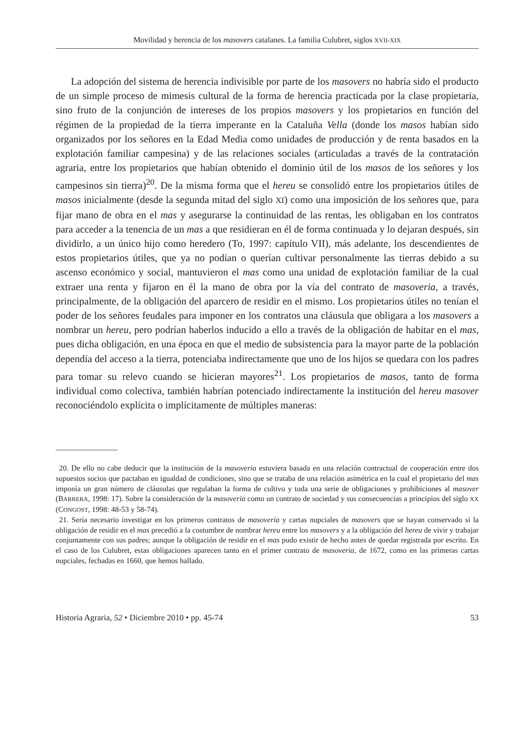Movilidad y herencia de los masovers catalanes. La familia Culubret, siglos XVII-XIX
La adopción del sistema de herencia indivisible por parte de los masovers no habría sido el producto de un simple proceso de mimesis cultural de la forma de herencia practicada por la clase propietaria, sino fruto de la conjunción de intereses de los propios masovers y los propietarios en función del régimen de la propiedad de la tierra imperante en la Cataluña Vella (donde los masos habían sido organizados por los señores en la Edad Media como unidades de producción y de renta basados en la explotación familiar campesina) y de las relaciones sociales (articuladas a través de la contratación agraria, entre los propietarios que habían obtenido el dominio útil de los masos de los señores y los campesinos sin tierra)<sup>20</sup>. De la misma forma que el hereu se consolidó entre los propietarios útiles de masos inicialmente (desde la segunda mitad del siglo XI) como una imposición de los señores que, para fijar mano de obra en el mas y asegurarse la continuidad de las rentas, les obligaban en los contratos para acceder a la tenencia de un mas a que residieran en él de forma continuada y lo dejaran después, sin dividirlo, a un único hijo como heredero (To, 1997: capítulo VII), más adelante, los descendientes de estos propietarios útiles, que ya no podían o querían cultivar personalmente las tierras debido a su ascenso económico y social, mantuvieron el mas como una unidad de explotación familiar de la cual extraer una renta y fijaron en él la mano de obra por la vía del contrato de masoveria, a través, principalmente, de la obligación del aparcero de residir en el mismo. Los propietarios útiles no tenían el poder de los señores feudales para imponer en los contratos una cláusula que obligara a los masovers a nombrar un hereu, pero podrían haberlos inducido a ello a través de la obligación de habitar en el mas, pues dicha obligación, en una época en que el medio de subsistencia para la mayor parte de la población dependía del acceso a la tierra, potenciaba indirectamente que uno de los hijos se quedara con los padres para tomar su relevo cuando se hicieran mayores<sup>21</sup>. Los propietarios de masos, tanto de forma individual como colectiva, también habrían potenciado indirectamente la institución del hereu masover reconociéndolo explícita o implícitamente de múltiples maneras:
20. De ello no cabe deducir que la institución de la masoveria estuviera basada en una relación contractual de cooperación entre dos supuestos socios que pactaban en igualdad de condiciones, sino que se trataba de una relación asimétrica en la cual el propietario del mas imponía un gran número de cláusulas que regulaban la forma de cultivo y toda una serie de obligaciones y prohibiciones al masover (BARRERA, 1998: 17). Sobre la consideración de la masoveria como un contrato de sociedad y sus consecuencias a principios del siglo XX (CONGOST, 1998: 48-53 y 58-74).
21. Sería necesario investigar en los primeros contratos de masoveria y cartas nupciales de masovers que se hayan conservado si la obligación de residir en el mas precedió a la costumbre de nombrar hereu entre los masovers y a la obligación del hereu de vivir y trabajar conjuntamente con sus padres; aunque la obligación de residir en el mas pudo existir de hecho antes de quedar registrada por escrito. En el caso de los Culubret, estas obligaciones aparecen tanto en el primer contrato de masoveria, de 1672, como en las primeras cartas nupciales, fechadas en 1660, que hemos hallado.
Historia Agraria, 52 • Diciembre 2010 • pp. 45-74 53